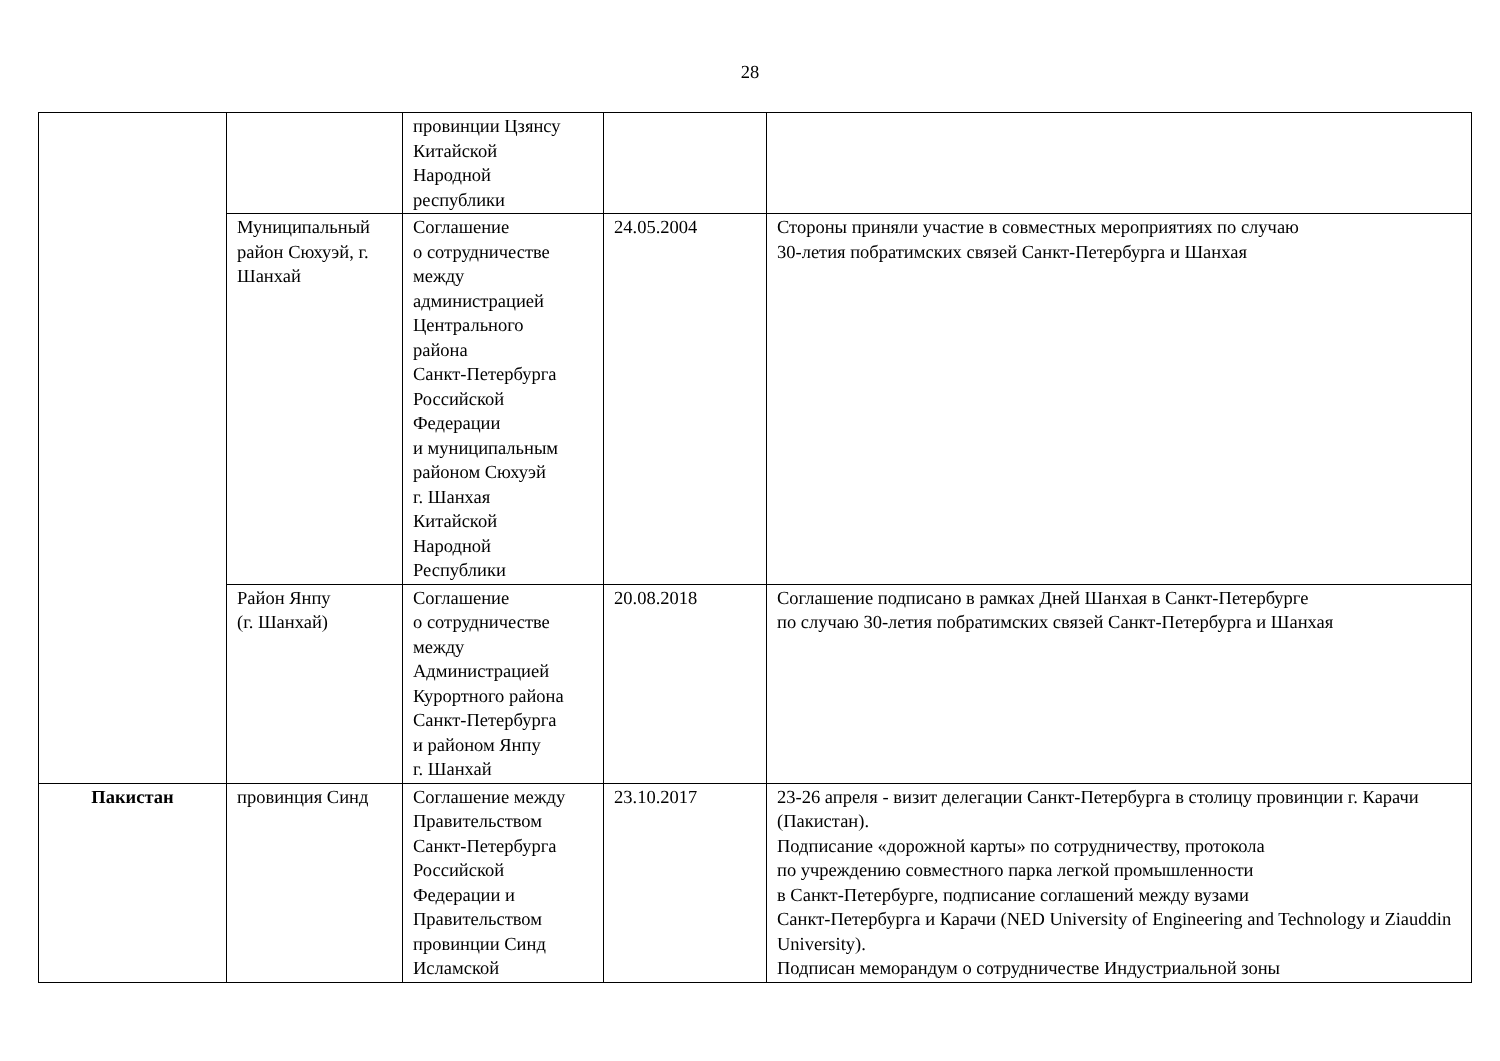28
| | | провинции Цзянсу Китайской Народной республики | | |
| | Муниципальный район Сюхуэй, г. Шанхай | Соглашение о сотрудничестве между администрацией Центрального района Санкт-Петербурга Российской Федерации и муниципальным районом Сюхуэй г. Шанхая Китайской Народной Республики | 24.05.2004 | Стороны приняли участие в совместных мероприятиях по случаю 30-летия побратимских связей Санкт-Петербурга и Шанхая |
| | Район Янпу (г. Шанхай) | Соглашение о сотрудничестве между Администрацией Курортного района Санкт-Петербурга и районом Янпу г. Шанхай | 20.08.2018 | Соглашение подписано в рамках Дней Шанхая в Санкт-Петербурге по случаю 30-летия побратимских связей Санкт-Петербурга и Шанхая |
| Пакистан | провинция Синд | Соглашение между Правительством Санкт-Петербурга Российской Федерации и Правительством провинции Синд Исламской | 23.10.2017 | 23-26 апреля - визит делегации Санкт-Петербурга в столицу провинции г. Карачи (Пакистан). Подписание «дорожной карты» по сотрудничеству, протокола по учреждению совместного парка легкой промышленности в Санкт-Петербурге, подписание соглашений между вузами Санкт-Петербурга и Карачи (NED University of Engineering and Technology и Ziauddin University). Подписан меморандум о сотрудничестве Индустриальной зоны |